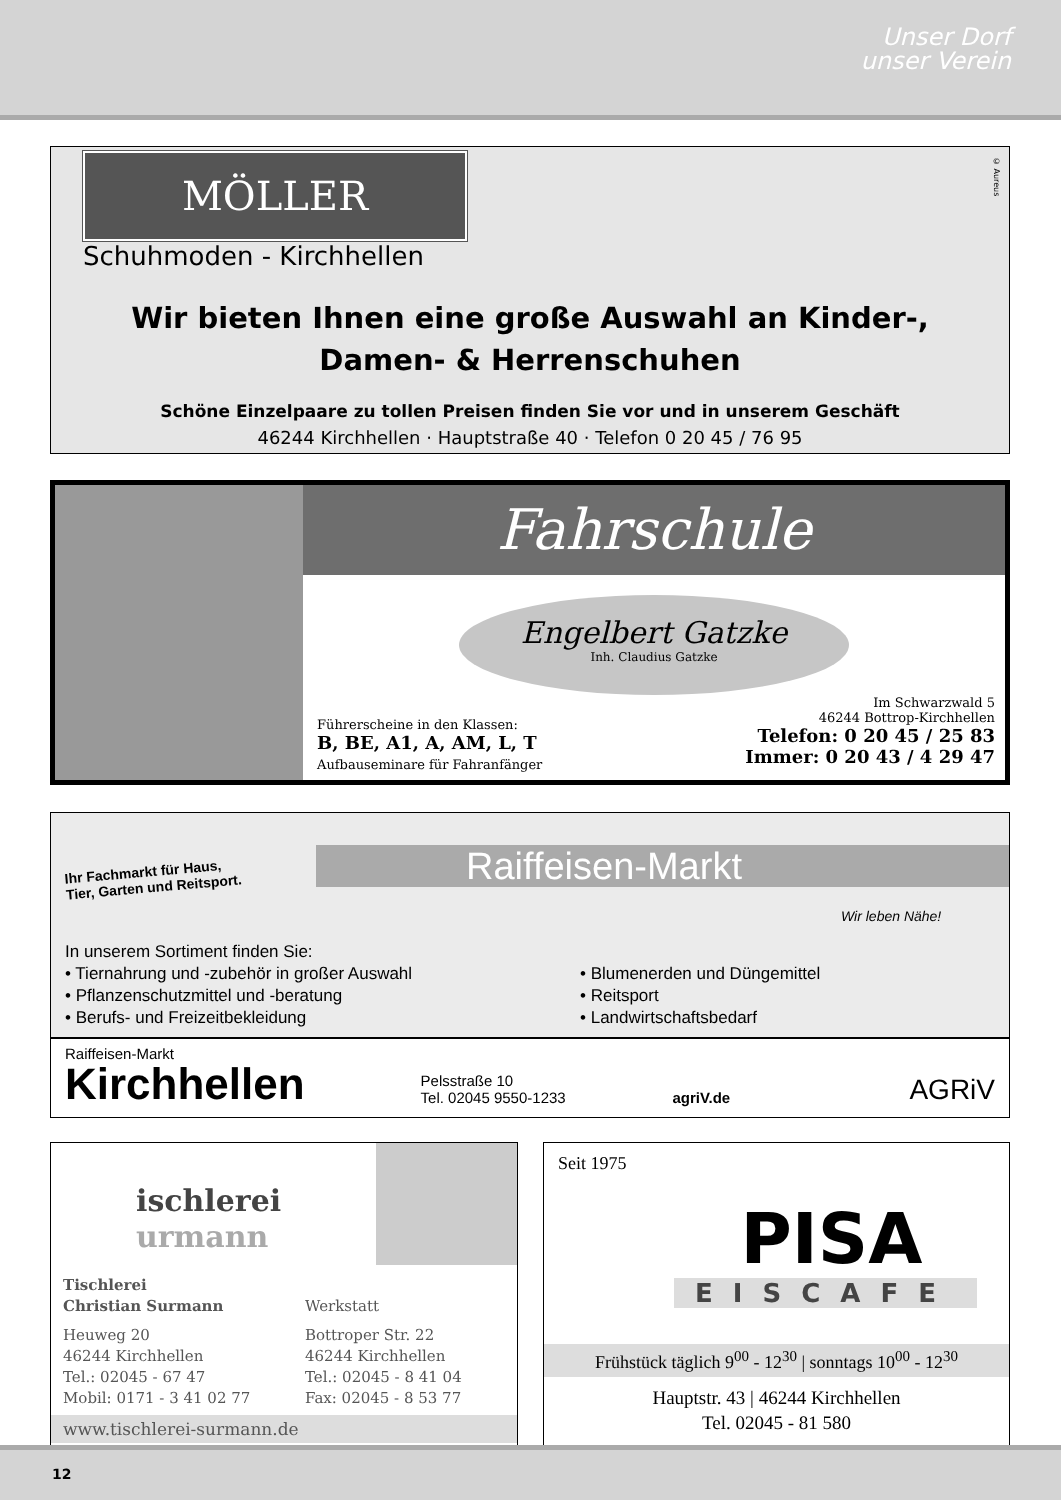Unser Dorf
unser Verein
© Aureus
MÖLLER
Schuhmoden - Kirchhellen
Wir bieten Ihnen eine große Auswahl an Kinder-,
Damen- & Herrenschuhen
Schöne Einzelpaare zu tollen Preisen finden Sie vor und in unserem Geschäft
46244 Kirchhellen · Hauptstraße 40 · Telefon 0 20 45 / 76 95
Fahrschule
Engelbert Gatzke
Inh. Claudius Gatzke
Führerscheine in den Klassen:
B, BE, A1, A, AM, L, T
Aufbauseminare für Fahranfänger
Im Schwarzwald 5
46244 Bottrop-Kirchhellen
Telefon: 0 20 45 / 25 83
Immer: 0 20 43 / 4 29 47
Ihr Fachmarkt für Haus,
Tier, Garten und Reitsport.
Raiffeisen-Markt
Wir leben Nähe!
In unserem Sortiment finden Sie:
• Tiernahrung und -zubehör in großer Auswahl
• Pflanzenschutzmittel und -beratung
• Berufs- und Freizeitbekleidung
• Blumenerden und Düngemittel
• Reitsport
• Landwirtschaftsbedarf
Raiffeisen-Markt
Kirchhellen
Pelsstraße 10
Tel. 02045 9550-1233
agriV.de
AGRiV
ischlerei
urmann
Tischlerei
Christian Surmann
Heuweg 20
46244 Kirchhellen
Tel.: 02045 - 67 47
Mobil: 0171 - 3 41 02 77
Werkstatt
Bottroper Str. 22
46244 Kirchhellen
Tel.: 02045 - 8 41 04
Fax: 02045 - 8 53 77
www.tischlerei-surmann.de
Seit 1975
PISA
EISCAFE
Frühstück täglich 9<sup>00</sup> - 12<sup>30</sup> | sonntags 10<sup>00</sup> - 12<sup>30</sup>
Hauptstr. 43 | 46244 Kirchhellen
Tel. 02045 - 81 580
12